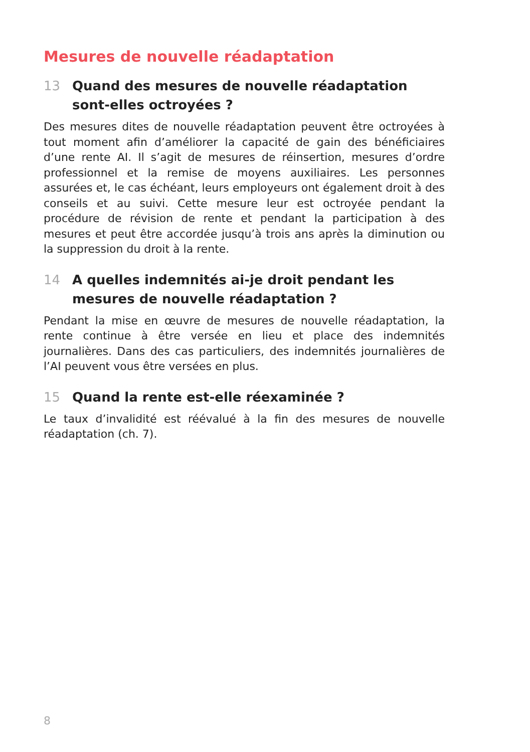Mesures de nouvelle réadaptation
13 Quand des mesures de nouvelle réadaptation sont-elles octroyées ?
Des mesures dites de nouvelle réadaptation peuvent être octroyées à tout moment afin d’améliorer la capacité de gain des bénéficiaires d’une rente AI. Il s’agit de mesures de réinsertion, mesures d’ordre professionnel et la remise de moyens auxiliaires. Les personnes assurées et, le cas échéant, leurs employeurs ont également droit à des conseils et au suivi. Cette mesure leur est octroyée pendant la procédure de révision de rente et pendant la participation à des mesures et peut être accordée jusqu’à trois ans après la diminution ou la suppression du droit à la rente.
14 A quelles indemnités ai-je droit pendant les mesures de nouvelle réadaptation ?
Pendant la mise en œuvre de mesures de nouvelle réadaptation, la rente continue à être versée en lieu et place des indemnités journalières. Dans des cas particuliers, des indemnités journalières de l’AI peuvent vous être versées en plus.
15 Quand la rente est-elle réexaminée ?
Le taux d’invalidité est réévalué à la fin des mesures de nouvelle réadaptation (ch. 7).
8